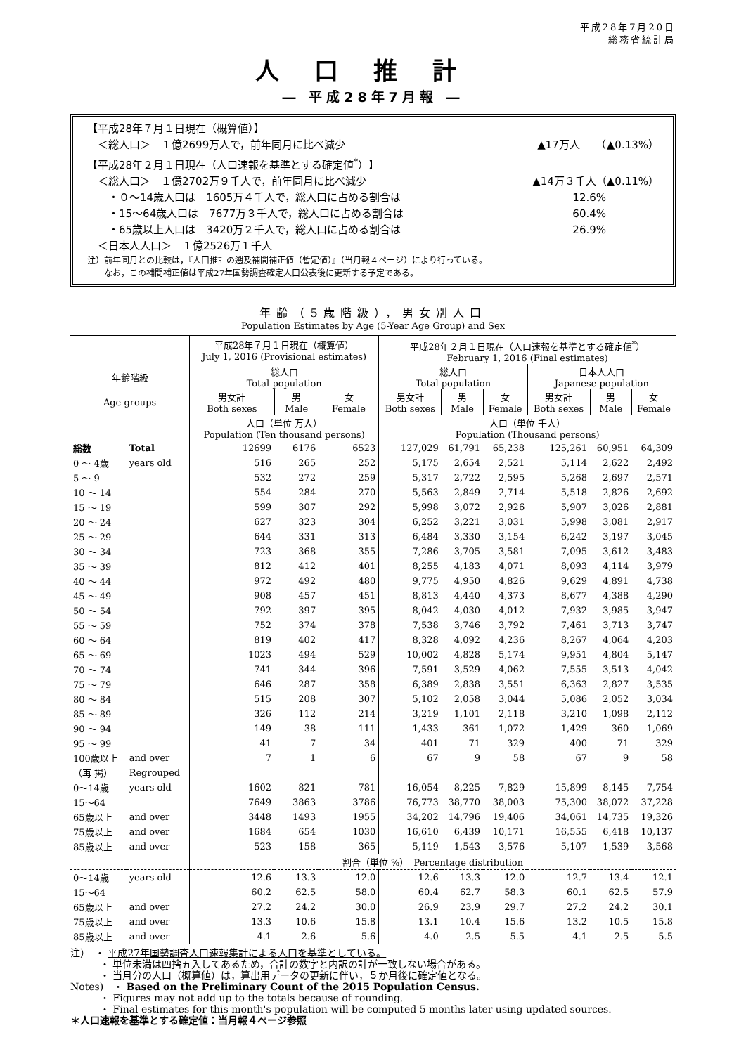平成28年7月20日
総務省統計局
人口推計
― 平成28年7月報 ―
【平成28年７月１日現在（概算値）】
　＜総人口＞　１億2699万人で，前年同月に比べ減少 ▲17万人　　（▲0.13%）
【平成28年２月１日現在（人口速報を基準とする確定値<sup>*</sup>）】
　＜総人口＞　１億2702万９千人で，前年同月に比べ減少 ▲14万３千人（▲0.11%）
　　・０～14歳人口は　1605万４千人で，総人口に占める割合は 12.6%　　　　　
　　・15～64歳人口は　7677万３千人で，総人口に占める割合は 60.4%　　　　　
　　・65歳以上人口は　3420万２千人で，総人口に占める割合は 26.9%　　　　　
　＜日本人人口＞　１億2526万１千人
注）前年同月との比較は，『人口推計の遡及補間補正値（暫定値）』（当月報４ページ）により行っている。
　　なお，この補間補正値は平成27年国勢調査確定人口公表後に更新する予定である。
年齢（5歳階級），男女別人口
Population Estimates by Age (5-Year Age Group) and Sex
| | | 平成28年７月１日現在（概算値） July 1, 2016 (Provisional estimates) | | | 平成28年２月１日現在（人口速報を基準とする確定値<sup>*</sup>） February 1, 2016 (Final estimates) | | | | | |
| --- | --- | --- | --- | --- | --- | --- | --- | --- | --- | --- |
| 年齢階級 | | 総人口 Total population | | | 総人口 Total population | | | 日本人人口 Japanese population | | |
| Age groups | | 男女計 Both sexes | 男 Male | 女 Female | 男女計 Both sexes | 男 Male | 女 Female | 男女計 Both sexes | 男 Male | 女 Female |
| | | 人口（単位 万人） Population (Ten thousand persons) | | | 人口（単位 千人） Population (Thousand persons) | | | | | |
| 総数 | Total | 12699 | 6176 | 6523 | 127,029 | 61,791 | 65,238 | 125,261 | 60,951 | 64,309 |
| 0 ～ 4歳 | years old | 516 | 265 | 252 | 5,175 | 2,654 | 2,521 | 5,114 | 2,622 | 2,492 |
| 5 ～ 9 | | 532 | 272 | 259 | 5,317 | 2,722 | 2,595 | 5,268 | 2,697 | 2,571 |
| 10 ～ 14 | | 554 | 284 | 270 | 5,563 | 2,849 | 2,714 | 5,518 | 2,826 | 2,692 |
| 15 ～ 19 | | 599 | 307 | 292 | 5,998 | 3,072 | 2,926 | 5,907 | 3,026 | 2,881 |
| 20 ～ 24 | | 627 | 323 | 304 | 6,252 | 3,221 | 3,031 | 5,998 | 3,081 | 2,917 |
| 25 ～ 29 | | 644 | 331 | 313 | 6,484 | 3,330 | 3,154 | 6,242 | 3,197 | 3,045 |
| 30 ～ 34 | | 723 | 368 | 355 | 7,286 | 3,705 | 3,581 | 7,095 | 3,612 | 3,483 |
| 35 ～ 39 | | 812 | 412 | 401 | 8,255 | 4,183 | 4,071 | 8,093 | 4,114 | 3,979 |
| 40 ～ 44 | | 972 | 492 | 480 | 9,775 | 4,950 | 4,826 | 9,629 | 4,891 | 4,738 |
| 45 ～ 49 | | 908 | 457 | 451 | 8,813 | 4,440 | 4,373 | 8,677 | 4,388 | 4,290 |
| 50 ～ 54 | | 792 | 397 | 395 | 8,042 | 4,030 | 4,012 | 7,932 | 3,985 | 3,947 |
| 55 ～ 59 | | 752 | 374 | 378 | 7,538 | 3,746 | 3,792 | 7,461 | 3,713 | 3,747 |
| 60 ～ 64 | | 819 | 402 | 417 | 8,328 | 4,092 | 4,236 | 8,267 | 4,064 | 4,203 |
| 65 ～ 69 | | 1023 | 494 | 529 | 10,002 | 4,828 | 5,174 | 9,951 | 4,804 | 5,147 |
| 70 ～ 74 | | 741 | 344 | 396 | 7,591 | 3,529 | 4,062 | 7,555 | 3,513 | 4,042 |
| 75 ～ 79 | | 646 | 287 | 358 | 6,389 | 2,838 | 3,551 | 6,363 | 2,827 | 3,535 |
| 80 ～ 84 | | 515 | 208 | 307 | 5,102 | 2,058 | 3,044 | 5,086 | 2,052 | 3,034 |
| 85 ～ 89 | | 326 | 112 | 214 | 3,219 | 1,101 | 2,118 | 3,210 | 1,098 | 2,112 |
| 90 ～ 94 | | 149 | 38 | 111 | 1,433 | 361 | 1,072 | 1,429 | 360 | 1,069 |
| 95 ～ 99 | | 41 | 7 | 34 | 401 | 71 | 329 | 400 | 71 | 329 |
| 100歳以上 | and over | 7 | 1 | 6 | 67 | 9 | 58 | 67 | 9 | 58 |
| （再 掲） | Regrouped | | | | | | | | | |
| 0～14歳 | years old | 1602 | 821 | 781 | 16,054 | 8,225 | 7,829 | 15,899 | 8,145 | 7,754 |
| 15～64 | | 7649 | 3863 | 3786 | 76,773 | 38,770 | 38,003 | 75,300 | 38,072 | 37,228 |
| 65歳以上 | and over | 3448 | 1493 | 1955 | 34,202 | 14,796 | 19,406 | 34,061 | 14,735 | 19,326 |
| 75歳以上 | and over | 1684 | 654 | 1030 | 16,610 | 6,439 | 10,171 | 16,555 | 6,418 | 10,137 |
| 85歳以上 | and over | 523 | 158 | 365 | 5,119 | 1,543 | 3,576 | 5,107 | 1,539 | 3,568 |
| | | 割合（単位 %） Percentage distribution | | | | | | | | |
| 0～14歳 | years old | 12.6 | 13.3 | 12.0 | 12.6 | 13.3 | 12.0 | 12.7 | 13.4 | 12.1 |
| 15～64 | | 60.2 | 62.5 | 58.0 | 60.4 | 62.7 | 58.3 | 60.1 | 62.5 | 57.9 |
| 65歳以上 | and over | 27.2 | 24.2 | 30.0 | 26.9 | 23.9 | 29.7 | 27.2 | 24.2 | 30.1 |
| 75歳以上 | and over | 13.3 | 10.6 | 15.8 | 13.1 | 10.4 | 15.6 | 13.2 | 10.5 | 15.8 |
| 85歳以上 | and over | 4.1 | 2.6 | 5.6 | 4.0 | 2.5 | 5.5 | 4.1 | 2.5 | 5.5 |
注）　・ 平成27年国勢調査人口速報集計による人口を基準としている。
　　　・ 単位未満は四捨五入してあるため，合計の数字と内訳の計が一致しない場合がある。
　　　・ 当月分の人口（概算値）は，算出用データの更新に伴い，５か月後に確定値となる。
Notes)　・ Based on the Preliminary Count of the 2015 Population Census.
　　　・ Figures may not add up to the totals because of rounding.
　　　・ Final estimates for this month's population will be computed 5 months later using updated sources.
＊人口速報を基準とする確定値：当月報４ページ参照